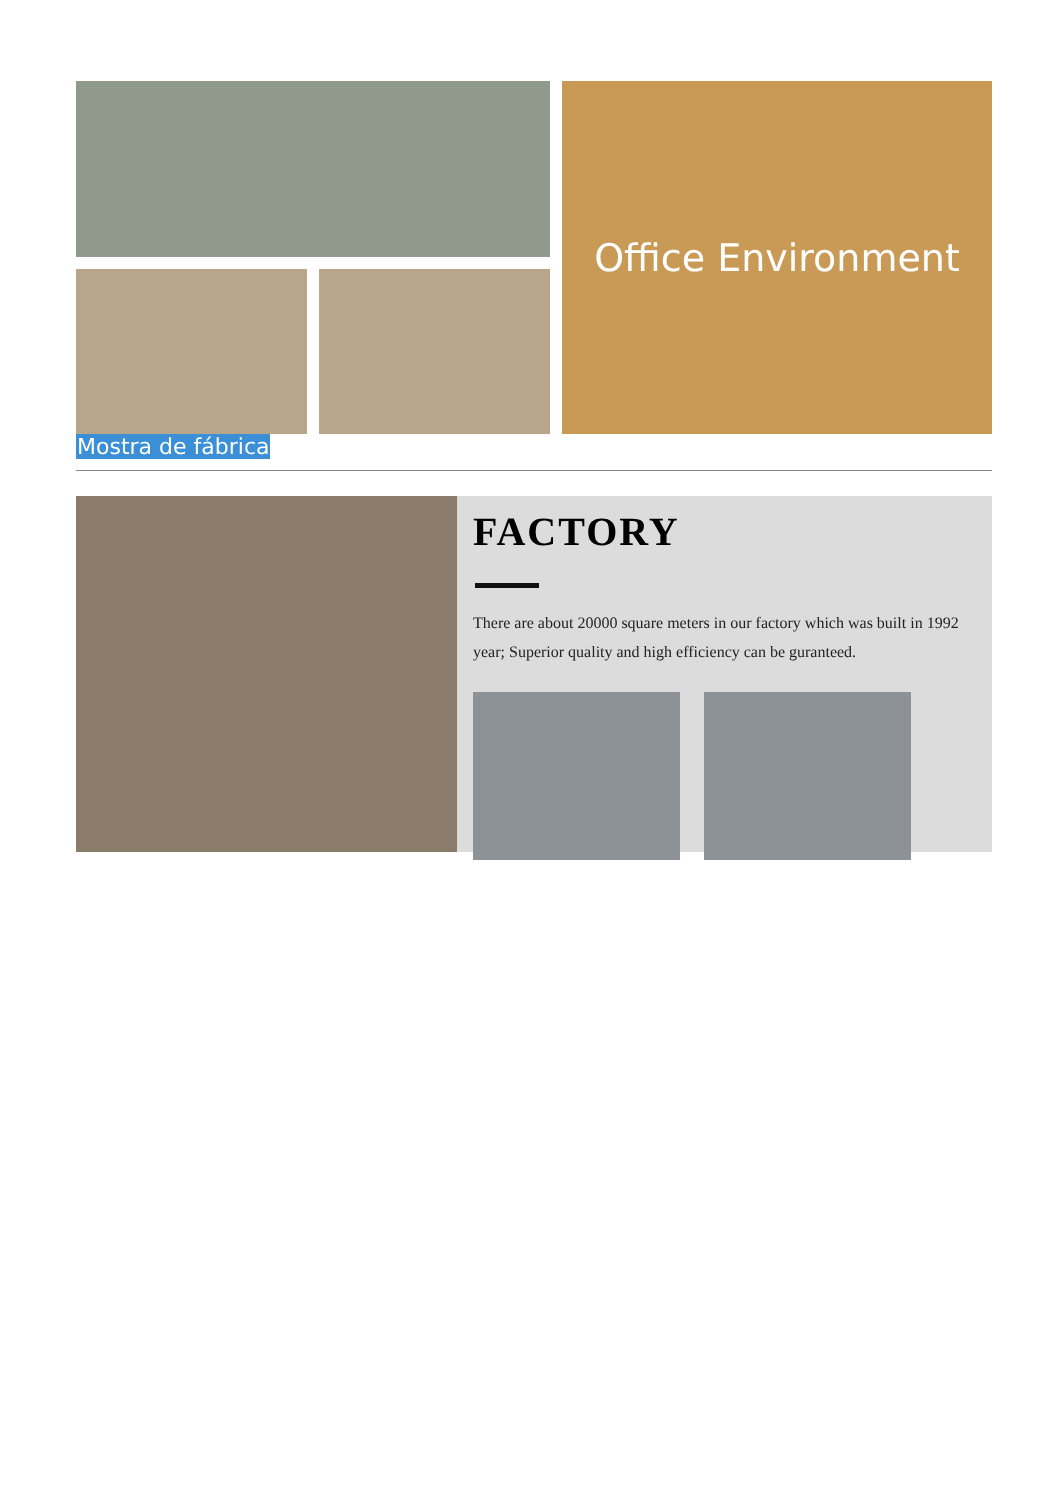Office Environment
Mostra de fábrica
FACTORY
There are about 20000 square meters in our factory which was built in 1992 year; Superior quality and high efficiency can be guranteed.